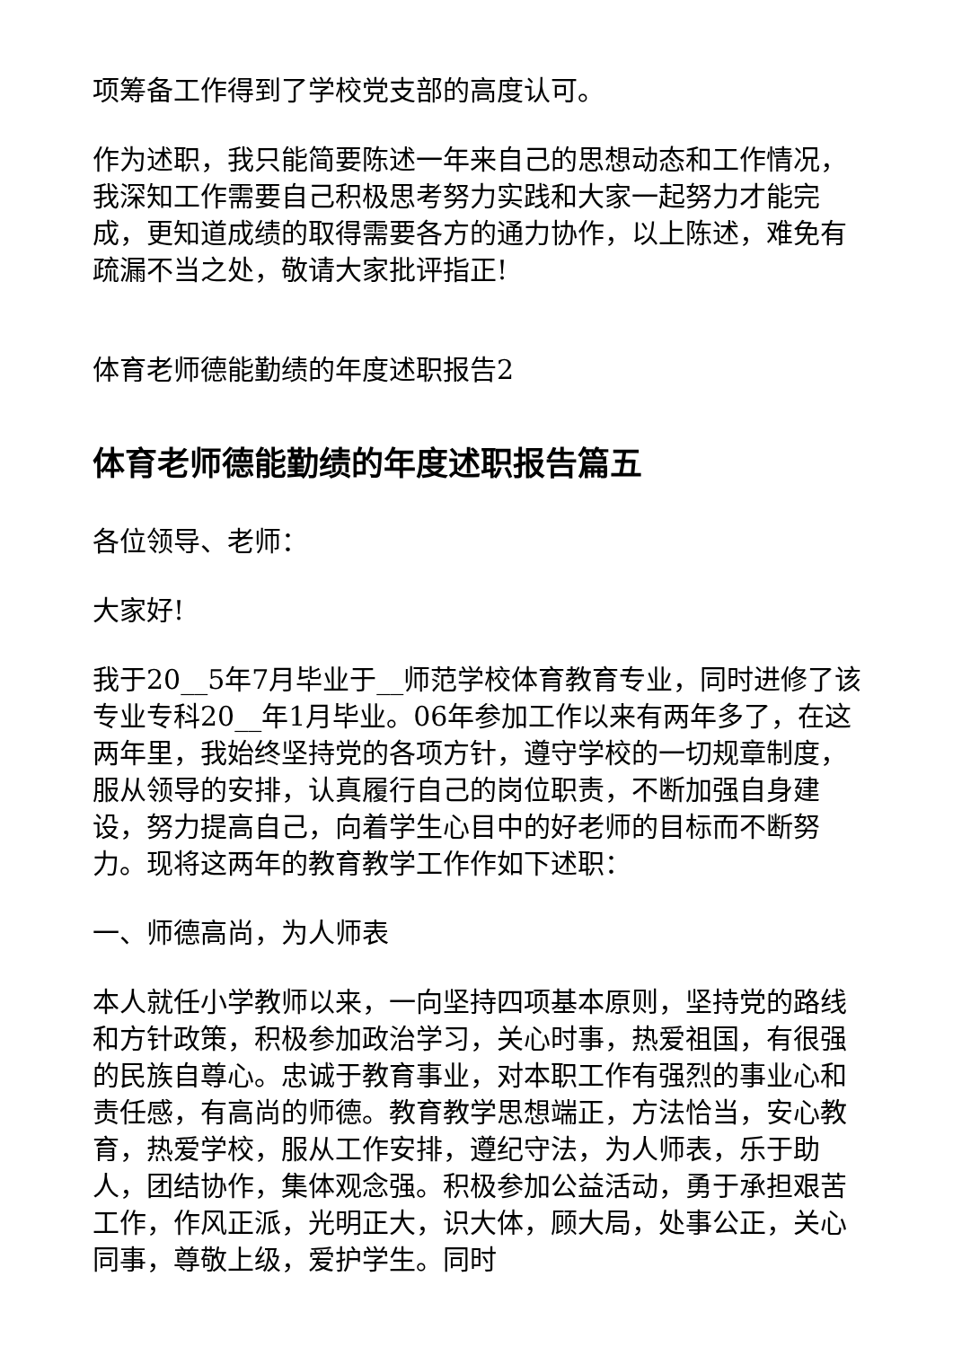项筹备工作得到了学校党支部的高度认可。
作为述职，我只能简要陈述一年来自己的思想动态和工作情况，我深知工作需要自己积极思考努力实践和大家一起努力才能完成，更知道成绩的取得需要各方的通力协作，以上陈述，难免有疏漏不当之处，敬请大家批评指正!
体育老师德能勤绩的年度述职报告2
体育老师德能勤绩的年度述职报告篇五
各位领导、老师：
大家好!
我于20__5年7月毕业于__师范学校体育教育专业，同时进修了该专业专科20__年1月毕业。06年参加工作以来有两年多了，在这两年里，我始终坚持党的各项方针，遵守学校的一切规章制度，服从领导的安排，认真履行自己的岗位职责，不断加强自身建设，努力提高自己，向着学生心目中的好老师的目标而不断努力。现将这两年的教育教学工作作如下述职：
一、师德高尚，为人师表
本人就任小学教师以来，一向坚持四项基本原则，坚持党的路线和方针政策，积极参加政治学习，关心时事，热爱祖国，有很强的民族自尊心。忠诚于教育事业，对本职工作有强烈的事业心和责任感，有高尚的师德。教育教学思想端正，方法恰当，安心教育，热爱学校，服从工作安排，遵纪守法，为人师表，乐于助人，团结协作，集体观念强。积极参加公益活动，勇于承担艰苦工作，作风正派，光明正大，识大体，顾大局，处事公正，关心同事，尊敬上级，爱护学生。同时